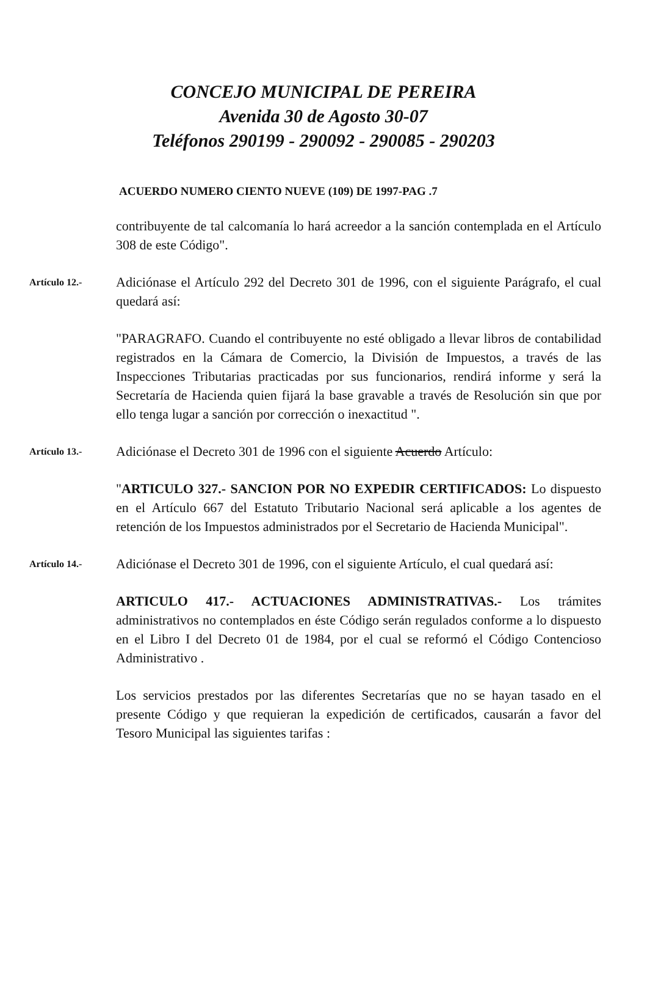CONCEJO MUNICIPAL DE PEREIRA
Avenida 30 de Agosto 30-07
Teléfonos 290199 - 290092 - 290085 - 290203
ACUERDO NUMERO CIENTO NUEVE (109) DE 1997-PAG .7
contribuyente de tal calcomanía lo hará acreedor a la sanción contemplada en el Artículo 308 de este Código".
Artículo 12.-
Adiciónase el Artículo 292 del Decreto 301 de 1996, con el siguiente Parágrafo, el cual quedará así:
"PARAGRAFO. Cuando el contribuyente no esté obligado a llevar libros de contabilidad registrados en la Cámara de Comercio, la División de Impuestos, a través de las Inspecciones Tributarias practicadas por sus funcionarios, rendirá informe y será la Secretaría de Hacienda quien fijará la base gravable a través de Resolución sin que por ello tenga lugar a sanción por corrección o inexactitud ".
Artículo 13.-
Adiciónase el Decreto 301 de 1996 con el siguiente Acuerdo Artículo:
"ARTICULO 327.- SANCION POR NO EXPEDIR CERTIFICADOS: Lo dispuesto en el Artículo 667 del Estatuto Tributario Nacional será aplicable a los agentes de retención de los Impuestos administrados por el Secretario de Hacienda Municipal".
Artículo 14.-
Adiciónase el Decreto 301 de 1996, con el siguiente Artículo, el cual quedará así:
ARTICULO 417.- ACTUACIONES ADMINISTRATIVAS.- Los trámites administrativos no contemplados en éste Código serán regulados conforme a lo dispuesto en el Libro I del Decreto 01 de 1984, por el cual se reformó el Código Contencioso Administrativo .
Los servicios prestados por las diferentes Secretarías que no se hayan tasado en el presente Código y que requieran la expedición de certificados, causarán a favor del Tesoro Municipal las siguientes tarifas :